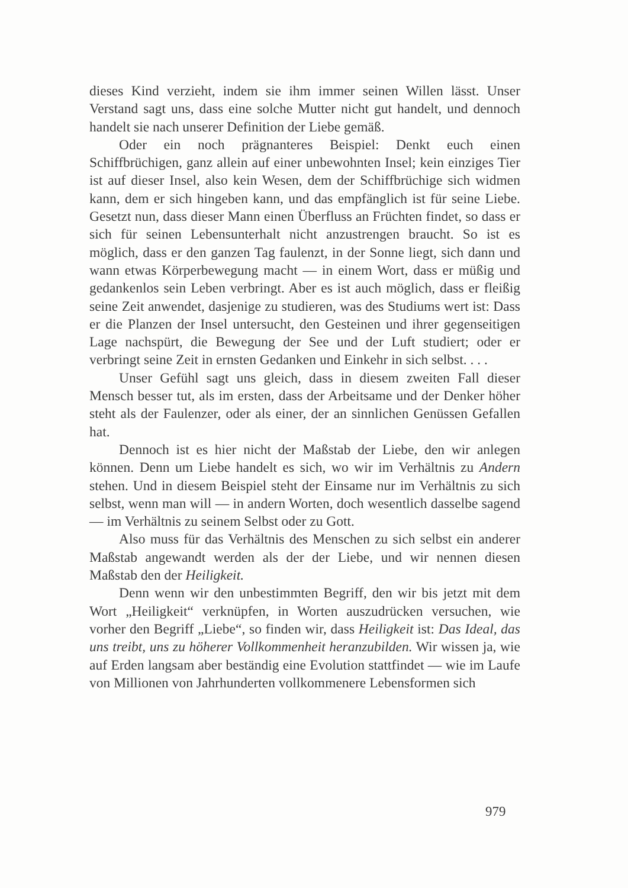dieses Kind verzieht, indem sie ihm immer seinen Willen lässt. Unser Verstand sagt uns, dass eine solche Mutter nicht gut handelt, und dennoch handelt sie nach unserer Definition der Liebe gemäß.
Oder ein noch prägnanteres Beispiel: Denkt euch einen Schiffbrüchigen, ganz allein auf einer unbewohnten Insel; kein einziges Tier ist auf dieser Insel, also kein Wesen, dem der Schiffbrüchige sich widmen kann, dem er sich hingeben kann, und das empfänglich ist für seine Liebe. Gesetzt nun, dass dieser Mann einen Überfluss an Früchten findet, so dass er sich für seinen Lebensunterhalt nicht anzustrengen braucht. So ist es möglich, dass er den ganzen Tag faulenzt, in der Sonne liegt, sich dann und wann etwas Körperbewegung macht — in einem Wort, dass er müßig und gedankenlos sein Leben verbringt. Aber es ist auch möglich, dass er fleißig seine Zeit anwendet, dasjenige zu studieren, was des Studiums wert ist: Dass er die Planzen der Insel untersucht, den Gesteinen und ihrer gegenseitigen Lage nachspürt, die Bewegung der See und der Luft studiert; oder er verbringt seine Zeit in ernsten Gedanken und Einkehr in sich selbst. . . .
Unser Gefühl sagt uns gleich, dass in diesem zweiten Fall dieser Mensch besser tut, als im ersten, dass der Arbeitsame und der Denker höher steht als der Faulenzer, oder als einer, der an sinnlichen Genüssen Gefallen hat.
Dennoch ist es hier nicht der Maßstab der Liebe, den wir anlegen können. Denn um Liebe handelt es sich, wo wir im Verhältnis zu Andern stehen. Und in diesem Beispiel steht der Einsame nur im Verhältnis zu sich selbst, wenn man will — in andern Worten, doch wesentlich dasselbe sagend — im Verhältnis zu seinem Selbst oder zu Gott.
Also muss für das Verhältnis des Menschen zu sich selbst ein anderer Maßstab angewandt werden als der der Liebe, und wir nennen diesen Maßstab den der Heiligkeit.
Denn wenn wir den unbestimmten Begriff, den wir bis jetzt mit dem Wort „Heiligkeit“ verknüpfen, in Worten auszudrücken versuchen, wie vorher den Begriff „Liebe“, so finden wir, dass Heiligkeit ist: Das Ideal, das uns treibt, uns zu höherer Vollkommenheit heranzubilden. Wir wissen ja, wie auf Erden langsam aber beständig eine Evolution stattfindet — wie im Laufe von Millionen von Jahrhunderten vollkommenere Lebensformen sich
979